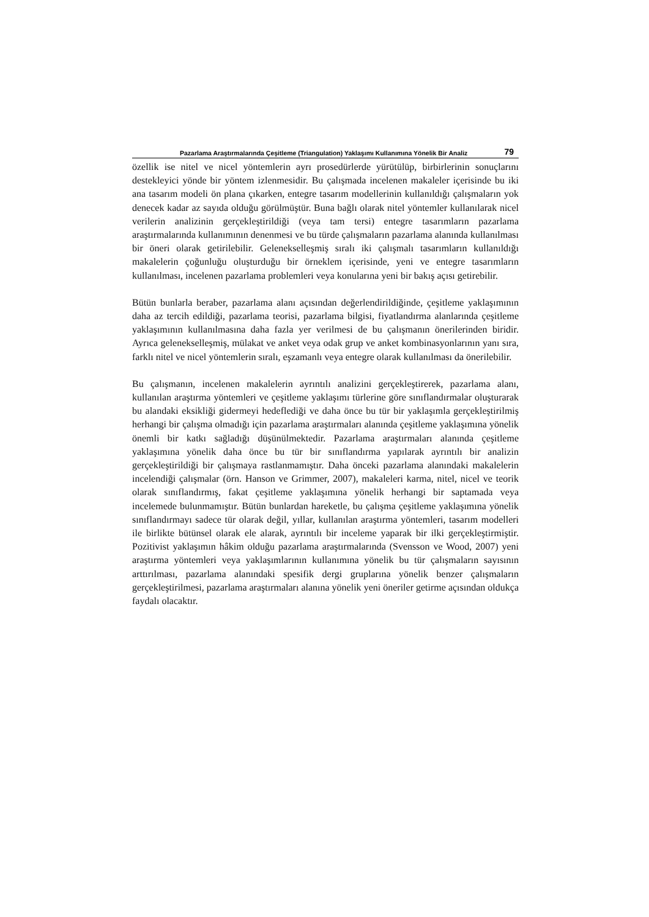Pazarlama Araştırmalarında Çeşitleme (Triangulation) Yaklaşımı Kullanımına Yönelik Bir Analiz 79
özellik ise nitel ve nicel yöntemlerin ayrı prosedürlerde yürütülüp, birbirlerinin sonuçlarını destekleyici yönde bir yöntem izlenmesidir. Bu çalışmada incelenen makaleler içerisinde bu iki ana tasarım modeli ön plana çıkarken, entegre tasarım modellerinin kullanıldığı çalışmaların yok denecek kadar az sayıda olduğu görülmüştür. Buna bağlı olarak nitel yöntemler kullanılarak nicel verilerin analizinin gerçekleştirildiği (veya tam tersi) entegre tasarımların pazarlama araştırmalarında kullanımının denenmesi ve bu türde çalışmaların pazarlama alanında kullanılması bir öneri olarak getirilebilir. Gelenekselleşmiş sıralı iki çalışmalı tasarımların kullanıldığı makalelerin çoğunluğu oluşturduğu bir örneklem içerisinde, yeni ve entegre tasarımların kullanılması, incelenen pazarlama problemleri veya konularına yeni bir bakış açısı getirebilir.
Bütün bunlarla beraber, pazarlama alanı açısından değerlendirildiğinde, çeşitleme yaklaşımının daha az tercih edildiği, pazarlama teorisi, pazarlama bilgisi, fiyatlandırma alanlarında çeşitleme yaklaşımının kullanılmasına daha fazla yer verilmesi de bu çalışmanın önerilerinden biridir. Ayrıca gelenekselleşmiş, mülakat ve anket veya odak grup ve anket kombinasyonlarının yanı sıra, farklı nitel ve nicel yöntemlerin sıralı, eşzamanlı veya entegre olarak kullanılması da önerilebilir.
Bu çalışmanın, incelenen makalelerin ayrıntılı analizini gerçekleştirerek, pazarlama alanı, kullanılan araştırma yöntemleri ve çeşitleme yaklaşımı türlerine göre sınıflandırmalar oluşturarak bu alandaki eksikliği gidermeyi hedeflediği ve daha önce bu tür bir yaklaşımla gerçekleştirilmiş herhangi bir çalışma olmadığı için pazarlama araştırmaları alanında çeşitleme yaklaşımına yönelik önemli bir katkı sağladığı düşünülmektedir. Pazarlama araştırmaları alanında çeşitleme yaklaşımına yönelik daha önce bu tür bir sınıflandırma yapılarak ayrıntılı bir analizin gerçekleştirildiği bir çalışmaya rastlanmamıştır. Daha önceki pazarlama alanındaki makalelerin incelendiği çalışmalar (örn. Hanson ve Grimmer, 2007), makaleleri karma, nitel, nicel ve teorik olarak sınıflandırmış, fakat çeşitleme yaklaşımına yönelik herhangi bir saptamada veya incelemede bulunmamıştır. Bütün bunlardan hareketle, bu çalışma çeşitleme yaklaşımına yönelik sınıflandırmayı sadece tür olarak değil, yıllar, kullanılan araştırma yöntemleri, tasarım modelleri ile birlikte bütünsel olarak ele alarak, ayrıntılı bir inceleme yaparak bir ilki gerçekleştirmiştir. Pozitivist yaklaşımın hâkim olduğu pazarlama araştırmalarında (Svensson ve Wood, 2007) yeni araştırma yöntemleri veya yaklaşımlarının kullanımına yönelik bu tür çalışmaların sayısının arttırılması, pazarlama alanındaki spesifik dergi gruplarına yönelik benzer çalışmaların gerçekleştirilmesi, pazarlama araştırmaları alanına yönelik yeni öneriler getirme açısından oldukça faydalı olacaktır.